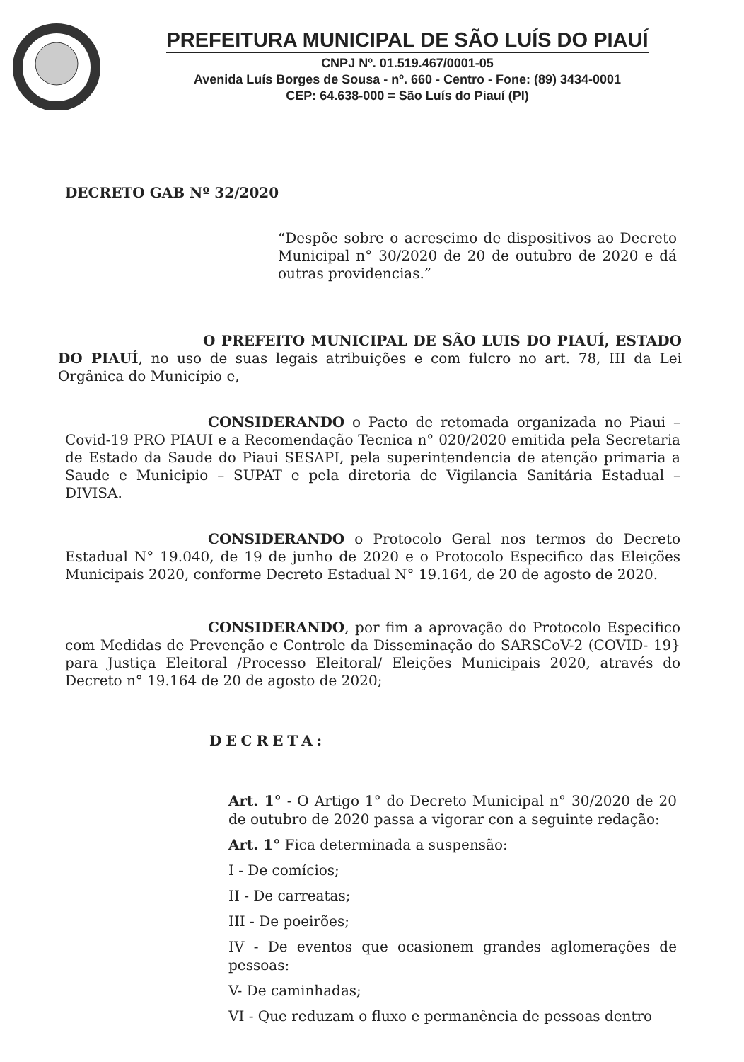PREFEITURA MUNICIPAL DE SÃO LUÍS DO PIAUÍ
CNPJ Nº. 01.519.467/0001-05
Avenida Luís Borges de Sousa - nº. 660 - Centro - Fone: (89) 3434-0001
CEP: 64.638-000 = São Luís do Piauí (PI)
DECRETO GAB Nº 32/2020
“Despõe sobre o acrescimo de dispositivos ao Decreto Municipal n° 30/2020 de 20 de outubro de 2020 e dá outras providencias.”
O PREFEITO MUNICIPAL DE SÃO LUIS DO PIAUÍ, ESTADO DO PIAUÍ, no uso de suas legais atribuições e com fulcro no art. 78, III da Lei Orgânica do Município e,
CONSIDERANDO o Pacto de retomada organizada no Piaui – Covid-19 PRO PIAUI e a Recomendação Tecnica n° 020/2020 emitida pela Secretaria de Estado da Saude do Piaui SESAPI, pela superintendencia de atenção primaria a Saude e Municipio – SUPAT e pela diretoria de Vigilancia Sanitária Estadual – DIVISA.
CONSIDERANDO o Protocolo Geral nos termos do Decreto Estadual N° 19.040, de 19 de junho de 2020 e o Protocolo Especifico das Eleições Municipais 2020, conforme Decreto Estadual N° 19.164, de 20 de agosto de 2020.
CONSIDERANDO, por fim a aprovação do Protocolo Especifico com Medidas de Prevenção e Controle da Disseminação do SARSCoV-2 (COVID- 19} para Justiça Eleitoral /Processo Eleitoral/ Eleições Municipais 2020, através do Decreto n° 19.164 de 20 de agosto de 2020;
DECRETA:
Art. 1° - O Artigo 1° do Decreto Municipal n° 30/2020 de 20 de outubro de 2020 passa a vigorar con a seguinte redação:
Art. 1° Fica determinada a suspensão:
I - De comícios;
II - De carreatas;
III - De poeirões;
IV - De eventos que ocasionem grandes aglomerações de pessoas:
V- De caminhadas;
VI - Que reduzam o fluxo e permanência de pessoas dentro